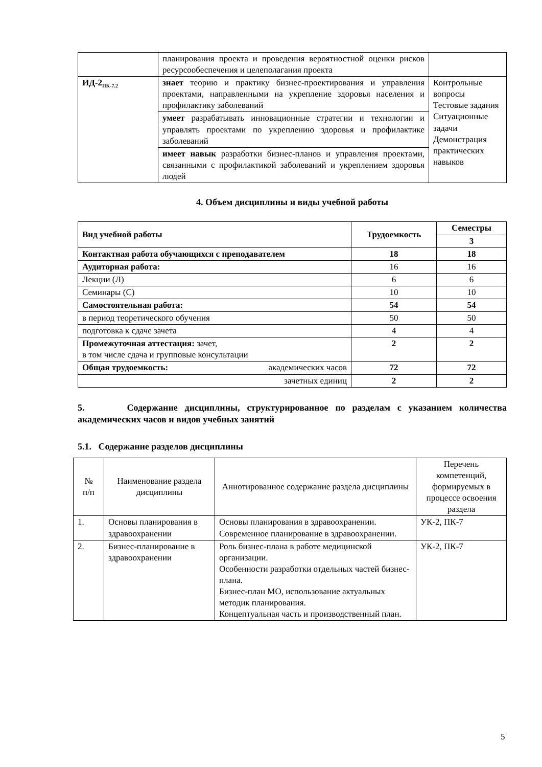| | планирования проекта и проведения вероятностной оценки рисков ресурсообеспечения и целеполагания проекта | |
| ИД-2<sub>ПК-7.2</sub> | знает теорию и практику бизнес-проектирования и управления проектами, направленными на укрепление здоровья населения и профилактику заболеваний | Контрольные вопросы Тестовые задания Ситуационные задачи Демонстрация практических навыков |
| | умеет разрабатывать инновационные стратегии и технологии и управлять проектами по укреплению здоровья и профилактике заболеваний | |
| | имеет навык разработки бизнес-планов и управления проектами, связанными с профилактикой заболеваний и укреплением здоровья людей | |
4. Объем дисциплины и виды учебной работы
| Вид учебной работы | Трудоемкость | Семестры |
| --- | --- | --- |
| | | 3 |
| Контактная работа обучающихся с преподавателем | 18 | 18 |
| Аудиторная работа: | 16 | 16 |
| Лекции (Л) | 6 | 6 |
| Семинары (С) | 10 | 10 |
| Самостоятельная работа: | 54 | 54 |
| в период теоретического обучения | 50 | 50 |
| подготовка к сдаче зачета | 4 | 4 |
| Промежуточная аттестация: зачет, в том числе сдача и групповые консультации | 2 | 2 |
| Общая трудоемкость: академических часов | 72 | 72 |
| зачетных единиц | 2 | 2 |
5. Содержание дисциплины, структурированное по разделам с указанием количества академических часов и видов учебных занятий
5.1. Содержание разделов дисциплины
| № п/п | Наименование раздела дисциплины | Аннотированное содержание раздела дисциплины | Перечень компетенций, формируемых в процессе освоения раздела |
| 1. | Основы планирования в здравоохранении | Основы планирования в здравоохранении. Современное планирование в здравоохранении. | УК-2, ПК-7 |
| 2. | Бизнес-планирование в здравоохранении | Роль бизнес-плана в работе медицинской организации. Особенности разработки отдельных частей бизнес-плана. Бизнес-план МО, использование актуальных методик планирования. Концептуальная часть и производственный план. | УК-2, ПК-7 |
5